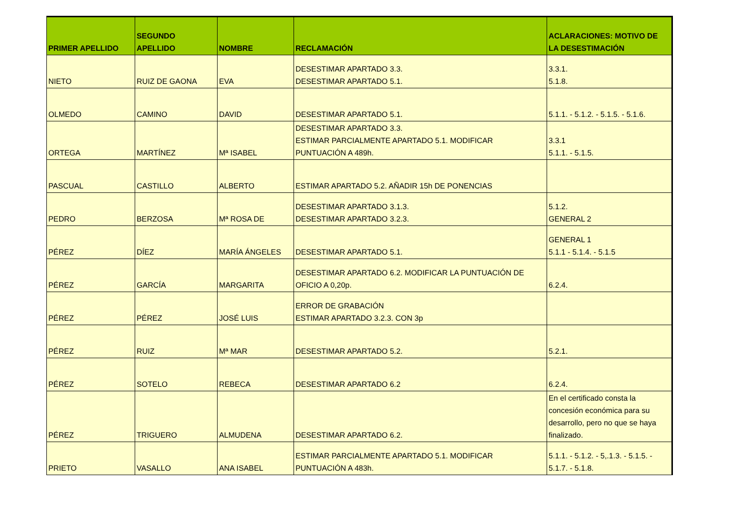| PRIMER APELLIDO | SEGUNDO APELLIDO | NOMBRE | RECLAMACIÓN | ACLARACIONES: MOTIVO DE LA DESESTIMACIÓN |
| --- | --- | --- | --- | --- |
| NIETO | RUIZ DE GAONA | EVA | DESESTIMAR APARTADO 3.3. DESESTIMAR APARTADO 5.1. | 3.3.1. 5.1.8. |
| OLMEDO | CAMINO | DAVID | DESESTIMAR APARTADO 5.1. | 5.1.1. - 5.1.2. - 5.1.5. - 5.1.6. |
| ORTEGA | MARTÍNEZ | Mª ISABEL | DESESTIMAR APARTADO 3.3. ESTIMAR PARCIALMENTE APARTADO 5.1. MODIFICAR PUNTUACIÓN A 489h. | 3.3.1 5.1.1. - 5.1.5. |
| PASCUAL | CASTILLO | ALBERTO | ESTIMAR APARTADO 5.2. AÑADIR 15h DE PONENCIAS | |
| PEDRO | BERZOSA | Mª ROSA DE | DESESTIMAR APARTADO 3.1.3. DESESTIMAR APARTADO 3.2.3. | 5.1.2. GENERAL 2 |
| PÉREZ | DÍEZ | MARÍA ÁNGELES | DESESTIMAR APARTADO 5.1. | GENERAL 1 5.1.1 - 5.1.4. - 5.1.5 |
| PÉREZ | GARCÍA | MARGARITA | DESESTIMAR APARTADO 6.2. MODIFICAR LA PUNTUACIÓN DE OFICIO A 0,20p. | 6.2.4. |
| PÉREZ | PÉREZ | JOSÉ LUIS | ERROR DE GRABACIÓN ESTIMAR APARTADO 3.2.3. CON 3p | |
| PÉREZ | RUIZ | Mª MAR | DESESTIMAR APARTADO 5.2. | 5.2.1. |
| PÉREZ | SOTELO | REBECA | DESESTIMAR APARTADO 6.2 | 6.2.4. |
| PÉREZ | TRIGUERO | ALMUDENA | DESESTIMAR APARTADO 6.2. | En el certificado consta la concesión económica para su desarrollo, pero no que se haya finalizado. |
| PRIETO | VASALLO | ANA ISABEL | ESTIMAR PARCIALMENTE APARTADO 5.1. MODIFICAR PUNTUACIÓN A 483h. | 5.1.1. - 5.1.2. - 5,.1.3. - 5.1.5. - 5.1.7. - 5.1.8. |